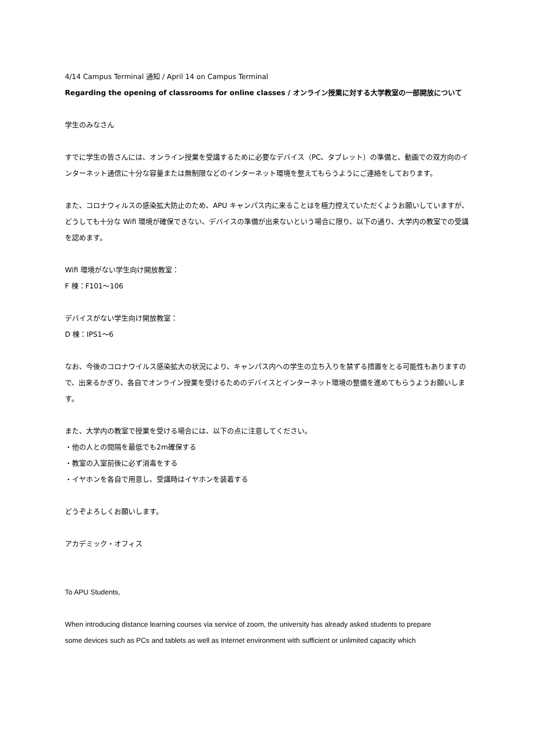4/14 Campus Terminal 通知 / April 14 on Campus Terminal
Regarding the opening of classrooms for online classes / オンライン授業に対する大学教室の一部開放について
学生のみなさん
すでに学生の皆さんには、オンライン授業を受講するために必要なデバイス（PC、タブレット）の準備と、動画での双方向のインターネット通信に十分な容量または無制限などのインターネット環境を整えてもらうようにご連絡をしております。
また、コロナウィルスの感染拡大防止のため、APU キャンパス内に来ることはを極力控えていただくようお願いしていますが、どうしても十分な Wifi 環境が確保できない、デバイスの準備が出来ないという場合に限り、以下の通り、大学内の教室での受講を認めます。
Wifi 環境がない学生向け開放教室：
F 棟：F101～106
デバイスがない学生向け開放教室：
D 棟：IPS1～6
なお、今後のコロナウイルス感染拡大の状況により、キャンパス内への学生の立ち入りを禁ずる措置をとる可能性もありますので、出来るかぎり、各自でオンライン授業を受けるためのデバイスとインターネット環境の整備を進めてもらうようお願いします。
また、大学内の教室で授業を受ける場合には、以下の点に注意してください。
・他の人との間隔を最低でも2m確保する
・教室の入室前後に必ず消毒をする
・イヤホンを各自で用意し、受講時はイヤホンを装着する
どうぞよろしくお願いします。
アカデミック・オフィス
To APU Students,
When introducing distance learning courses via service of zoom, the university has already asked students to prepare
some devices such as PCs and tablets as well as Internet environment with sufficient or unlimited capacity which